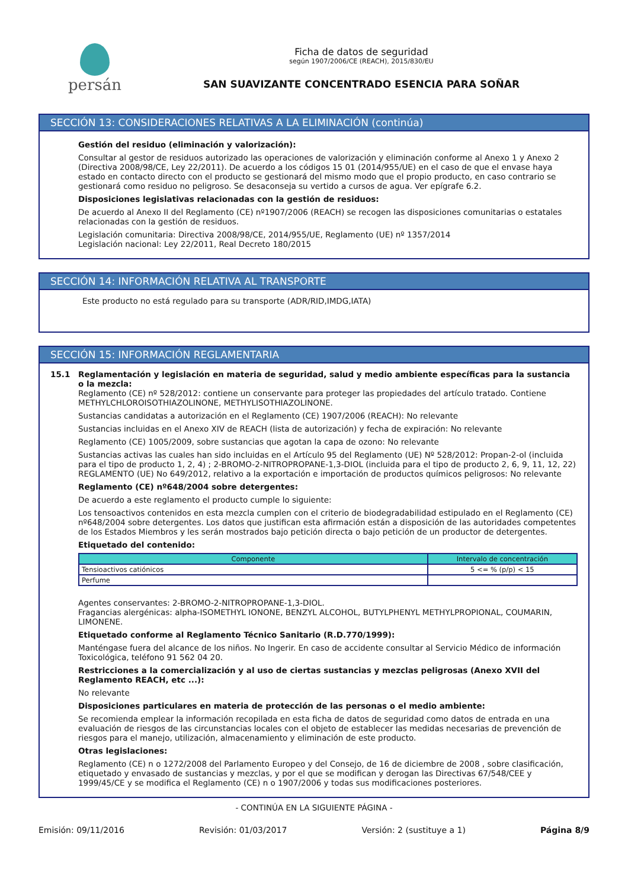persán
Ficha de datos de seguridad
según 1907/2006/CE (REACH), 2015/830/EU
SAN SUAVIZANTE CONCENTRADO ESENCIA PARA SOÑAR
SECCIÓN 13: CONSIDERACIONES RELATIVAS A LA ELIMINACIÓN (continúa)
Gestión del residuo (eliminación y valorización):
Consultar al gestor de residuos autorizado las operaciones de valorización y eliminación conforme al Anexo 1 y Anexo 2 (Directiva 2008/98/CE, Ley 22/2011). De acuerdo a los códigos 15 01 (2014/955/UE) en el caso de que el envase haya estado en contacto directo con el producto se gestionará del mismo modo que el propio producto, en caso contrario se gestionará como residuo no peligroso. Se desaconseja su vertido a cursos de agua. Ver epígrafe 6.2.
Disposiciones legislativas relacionadas con la gestión de residuos:
De acuerdo al Anexo II del Reglamento (CE) nº1907/2006 (REACH) se recogen las disposiciones comunitarias o estatales relacionadas con la gestión de residuos.
Legislación comunitaria: Directiva 2008/98/CE, 2014/955/UE, Reglamento (UE) nº 1357/2014
Legislación nacional: Ley 22/2011, Real Decreto 180/2015
SECCIÓN 14: INFORMACIÓN RELATIVA AL TRANSPORTE
Este producto no está regulado para su transporte (ADR/RID,IMDG,IATA)
SECCIÓN 15: INFORMACIÓN REGLAMENTARIA
15.1 Reglamentación y legislación en materia de seguridad, salud y medio ambiente específicas para la sustancia o la mezcla:
Reglamento (CE) nº 528/2012: contiene un conservante para proteger las propiedades del artículo tratado. Contiene METHYLCHLOROISOTHIAZOLINONE, METHYLISOTHIAZOLINONE.
Sustancias candidatas a autorización en el Reglamento (CE) 1907/2006 (REACH): No relevante
Sustancias incluidas en el Anexo XIV de REACH (lista de autorización) y fecha de expiración: No relevante
Reglamento (CE) 1005/2009, sobre sustancias que agotan la capa de ozono: No relevante
Sustancias activas las cuales han sido incluidas en el Artículo 95 del Reglamento (UE) Nº 528/2012: Propan-2-ol (incluida para el tipo de producto 1, 2, 4) ; 2-BROMO-2-NITROPROPANE-1,3-DIOL (incluida para el tipo de producto 2, 6, 9, 11, 12, 22)
REGLAMENTO (UE) No 649/2012, relativo a la exportación e importación de productos químicos peligrosos: No relevante
Reglamento (CE) nº648/2004 sobre detergentes:
De acuerdo a este reglamento el producto cumple lo siguiente:
Los tensoactivos contenidos en esta mezcla cumplen con el criterio de biodegradabilidad estipulado en el Reglamento (CE) nº648/2004 sobre detergentes. Los datos que justifican esta afirmación están a disposición de las autoridades competentes de los Estados Miembros y les serán mostrados bajo petición directa o bajo petición de un productor de detergentes.
Etiquetado del contenido:
| Componente | Intervalo de concentración |
| --- | --- |
| Tensioactivos catiónicos | 5 <= % (p/p) < 15 |
| Perfume | |
Agentes conservantes: 2-BROMO-2-NITROPROPANE-1,3-DIOL.
Fragancias alergénicas: alpha-ISOMETHYL IONONE, BENZYL ALCOHOL, BUTYLPHENYL METHYLPROPIONAL, COUMARIN, LIMONENE.
Etiquetado conforme al Reglamento Técnico Sanitario (R.D.770/1999):
Manténgase fuera del alcance de los niños. No Ingerir. En caso de accidente consultar al Servicio Médico de información Toxicológica, teléfono 91 562 04 20.
Restricciones a la comercialización y al uso de ciertas sustancias y mezclas peligrosas (Anexo XVII del Reglamento REACH, etc ...):
No relevante
Disposiciones particulares en materia de protección de las personas o el medio ambiente:
Se recomienda emplear la información recopilada en esta ficha de datos de seguridad como datos de entrada en una evaluación de riesgos de las circunstancias locales con el objeto de establecer las medidas necesarias de prevención de riesgos para el manejo, utilización, almacenamiento y eliminación de este producto.
Otras legislaciones:
Reglamento (CE) n o 1272/2008 del Parlamento Europeo y del Consejo, de 16 de diciembre de 2008 , sobre clasificación, etiquetado y envasado de sustancias y mezclas, y por el que se modifican y derogan las Directivas 67/548/CEE y 1999/45/CE y se modifica el Reglamento (CE) n o 1907/2006 y todas sus modificaciones posteriores.
- CONTINÚA EN LA SIGUIENTE PÁGINA -
Emisión: 09/11/2016 Revisión: 01/03/2017 Versión: 2 (sustituye a 1) Página 8/9